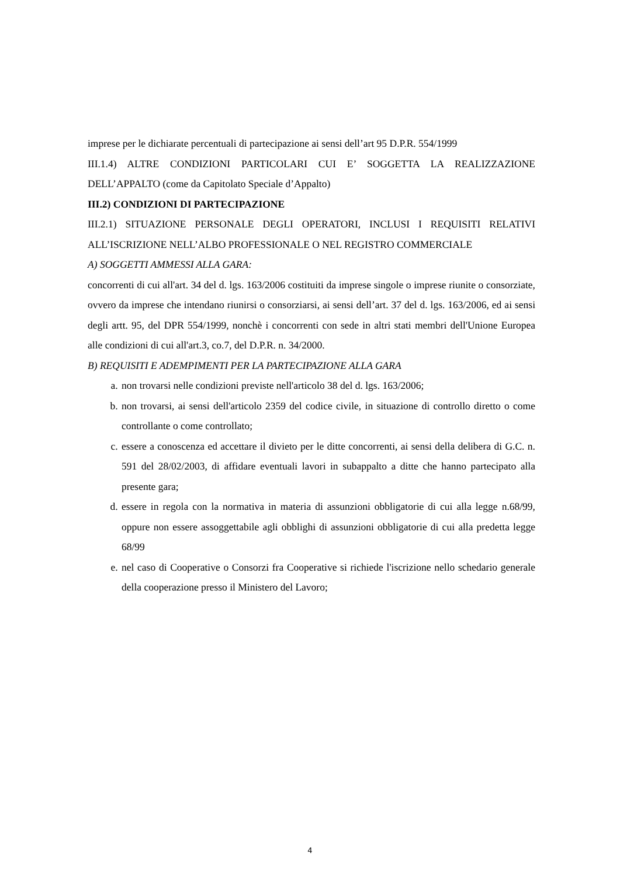imprese per le dichiarate percentuali di partecipazione ai sensi dell’art 95 D.P.R. 554/1999
III.1.4) ALTRE CONDIZIONI PARTICOLARI CUI E’ SOGGETTA LA REALIZZAZIONE DELL’APPALTO (come da Capitolato Speciale d’Appalto)
III.2) CONDIZIONI DI PARTECIPAZIONE
III.2.1) SITUAZIONE PERSONALE DEGLI OPERATORI, INCLUSI I REQUISITI RELATIVI ALL’ISCRIZIONE NELL’ALBO PROFESSIONALE O NEL REGISTRO COMMERCIALE
A) SOGGETTI AMMESSI ALLA GARA:
concorrenti di cui all'art. 34 del d. lgs. 163/2006 costituiti da imprese singole o imprese riunite o consorziate, ovvero da imprese che intendano riunirsi o consorziarsi, ai sensi dell’art. 37 del d. lgs. 163/2006, ed ai sensi degli artt. 95, del DPR 554/1999, nonchè i concorrenti con sede in altri stati membri dell'Unione Europea alle condizioni di cui all'art.3, co.7, del D.P.R. n. 34/2000.
B) REQUISITI E ADEMPIMENTI PER LA PARTECIPAZIONE ALLA GARA
a. non trovarsi nelle condizioni previste nell'articolo 38 del d. lgs. 163/2006;
b. non trovarsi, ai sensi dell'articolo 2359 del codice civile, in situazione di controllo diretto o come controllante o come controllato;
c. essere a conoscenza ed accettare il divieto per le ditte concorrenti, ai sensi della delibera di G.C. n. 591 del 28/02/2003, di affidare eventuali lavori in subappalto a ditte che hanno partecipato alla presente gara;
d. essere in regola con la normativa in materia di assunzioni obbligatorie di cui alla legge n.68/99, oppure non essere assoggettabile agli obblighi di assunzioni obbligatorie di cui alla predetta legge 68/99
e. nel caso di Cooperative o Consorzi fra Cooperative si richiede l'iscrizione nello schedario generale della cooperazione presso il Ministero del Lavoro;
4